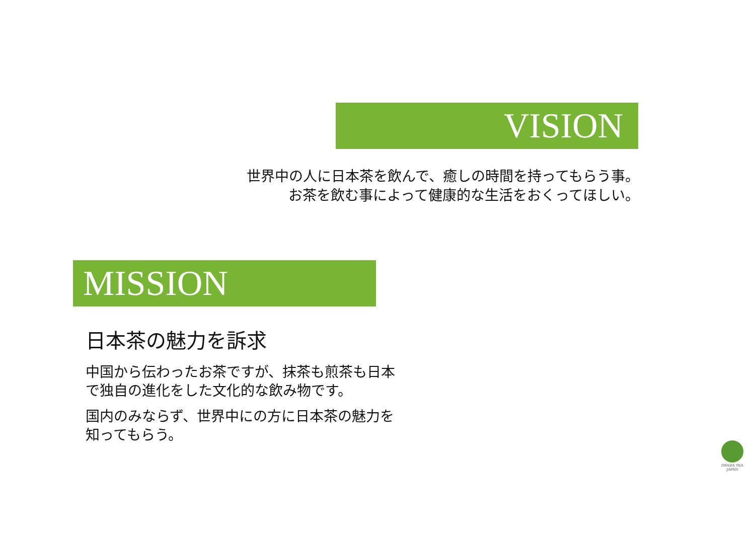VISION
世界中の人に日本茶を飲んで、癒しの時間を持ってもらう事。
お茶を飲む事によって健康的な生活をおくってほしい。
MISSION
日本茶の魅力を訴求
中国から伝わったお茶ですが、抹茶も煎茶も日本
で独自の進化をした文化的な飲み物です。
国内のみならず、世界中にの方に日本茶の魅力を
知ってもらう。
OSADA TEA
JAPAN